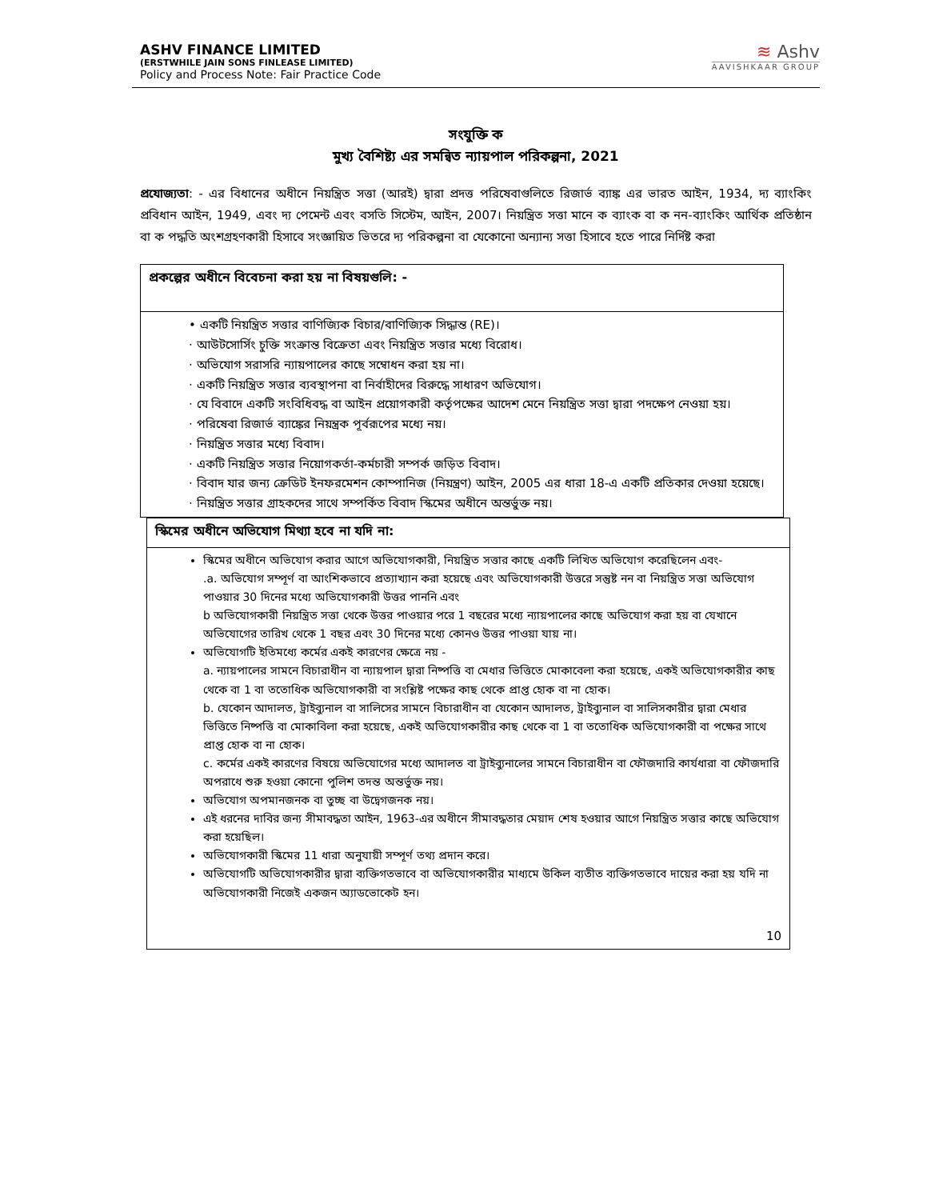ASHV FINANCE LIMITED
(ERSTWHILE JAIN SONS FINLEASE LIMITED)
Policy and Process Note: Fair Practice Code
≋ Ashv
AAVISHKAAR GROUP
সংযুক্তি ক
মুখ্য বৈশিষ্ট্য এর সমন্বিত ন্যায়পাল পরিকল্পনা, 2021
প্রযোজ্যতা: - এর বিধানের অধীনে নিয়ন্ত্রিত সত্তা (আরই) দ্বারা প্রদত্ত পরিষেবাগুলিতে রিজার্ভ ব্যাঙ্ক এর ভারত আইন, 1934, দ্য ব্যাংকিং প্রবিধান আইন, 1949, এবং দ্য পেমেন্ট এবং বসতি সিস্টেম, আইন, 2007। নিয়ন্ত্রিত সত্তা মানে ক ব্যাংক বা ক নন-ব্যাংকিং আর্থিক প্রতিষ্ঠান বা ক পদ্ধতি অংশগ্রহণকারী হিসাবে সংজ্ঞায়িত ভিতরে দ্য পরিকল্পনা বা যেকোনো অন্যান্য সত্তা হিসাবে হতে পারে নির্দিষ্ট করা
| প্রকল্পের অধীনে বিবেচনা করা হয় না বিষয়গুলি: - |
| --- |
| • একটি নিয়ন্ত্রিত সত্তার বাণিজ্যিক বিচার/বাণিজ্যিক সিদ্ধান্ত (RE)। · আউটসোর্সিং চুক্তি সংক্রান্ত বিক্রেতা এবং নিয়ন্ত্রিত সত্তার মধ্যে বিরোধ। · অভিযোগ সরাসরি ন্যায়পালের কাছে সম্বোধন করা হয় না। · একটি নিয়ন্ত্রিত সত্তার ব্যবস্থাপনা বা নির্বাহীদের বিরুদ্ধে সাধারণ অভিযোগ। · যে বিবাদে একটি সংবিধিবদ্ধ বা আইন প্রয়োগকারী কর্তৃপক্ষের আদেশ মেনে নিয়ন্ত্রিত সত্তা দ্বারা পদক্ষেপ নেওয়া হয়। · পরিষেবা রিজার্ভ ব্যাঙ্কের নিয়ন্ত্রক পূর্বরূপের মধ্যে নয়। · নিয়ন্ত্রিত সত্তার মধ্যে বিবাদ। · একটি নিয়ন্ত্রিত সত্তার নিয়োগকর্তা-কর্মচারী সম্পর্ক জড়িত বিবাদ। · বিবাদ যার জন্য ক্রেডিট ইনফরমেশন কোম্পানিজ (নিয়ন্ত্রণ) আইন, 2005 এর ধারা 18-এ একটি প্রতিকার দেওয়া হয়েছে। · নিয়ন্ত্রিত সত্তার গ্রাহকদের সাথে সম্পর্কিত বিবাদ স্কিমের অধীনে অন্তর্ভুক্ত নয়। |
| স্কিমের অধীনে অভিযোগ মিথ্যা হবে না যদি না: |
| --- |
| স্কিমের অধীনে অভিযোগ করার আগে অভিযোগকারী, নিয়ন্ত্রিত সত্তার কাছে একটি লিখিত অভিযোগ করেছিলেন এবং- .a. অভিযোগ সম্পূর্ণ বা আংশিকভাবে প্রত্যাখ্যান করা হয়েছে এবং অভিযোগকারী উত্তরে সন্তুষ্ট নন বা নিয়ন্ত্রিত সত্তা অভিযোগ পাওয়ার 30 দিনের মধ্যে অভিযোগকারী উত্তর পাননি এবং b অভিযোগকারী নিয়ন্ত্রিত সত্তা থেকে উত্তর পাওয়ার পরে 1 বছরের মধ্যে ন্যায়পালের কাছে অভিযোগ করা হয় বা যেখানে অভিযোগের তারিখ থেকে 1 বছর এবং 30 দিনের মধ্যে কোনও উত্তর পাওয়া যায় না। অভিযোগটি ইতিমধ্যে কর্মের একই কারণের ক্ষেত্রে নয় - a. ন্যায়পালের সামনে বিচারাধীন বা ন্যায়পাল দ্বারা নিষ্পত্তি বা মেধার ভিত্তিতে মোকাবেলা করা হয়েছে, একই অভিযোগকারীর কাছ থেকে বা 1 বা ততোধিক অভিযোগকারী বা সংশ্লিষ্ট পক্ষের কাছ থেকে প্রাপ্ত হোক বা না হোক। b. যেকোন আদালত, ট্রাইব্যুনাল বা সালিসের সামনে বিচারাধীন বা যেকোন আদালত, ট্রাইব্যুনাল বা সালিসকারীর দ্বারা মেধার ভিত্তিতে নিষ্পত্তি বা মোকাবিলা করা হয়েছে, একই অভিযোগকারীর কাছ থেকে বা 1 বা ততোধিক অভিযোগকারী বা পক্ষের সাথে প্রাপ্ত হোক বা না হোক। c. কর্মের একই কারণের বিষয়ে অভিযোগের মধ্যে আদালত বা ট্রাইব্যুনালের সামনে বিচারাধীন বা ফৌজদারি কার্যধারা বা ফৌজদারি অপরাধে শুরু হওয়া কোনো পুলিশ তদন্ত অন্তর্ভুক্ত নয়। অভিযোগ অপমানজনক বা তুচ্ছ বা উদ্বেগজনক নয়। এই ধরনের দাবির জন্য সীমাবদ্ধতা আইন, 1963-এর অধীনে সীমাবদ্ধতার মেয়াদ শেষ হওয়ার আগে নিয়ন্ত্রিত সত্তার কাছে অভিযোগ করা হয়েছিল। অভিযোগকারী স্কিমের 11 ধারা অনুযায়ী সম্পূর্ণ তথ্য প্রদান করে। অভিযোগটি অভিযোগকারীর দ্বারা ব্যক্তিগতভাবে বা অভিযোগকারীর মাধ্যমে উকিল ব্যতীত ব্যক্তিগতভাবে দায়ের করা হয় যদি না অভিযোগকারী নিজেই একজন অ্যাডভোকেট হন। 10 |